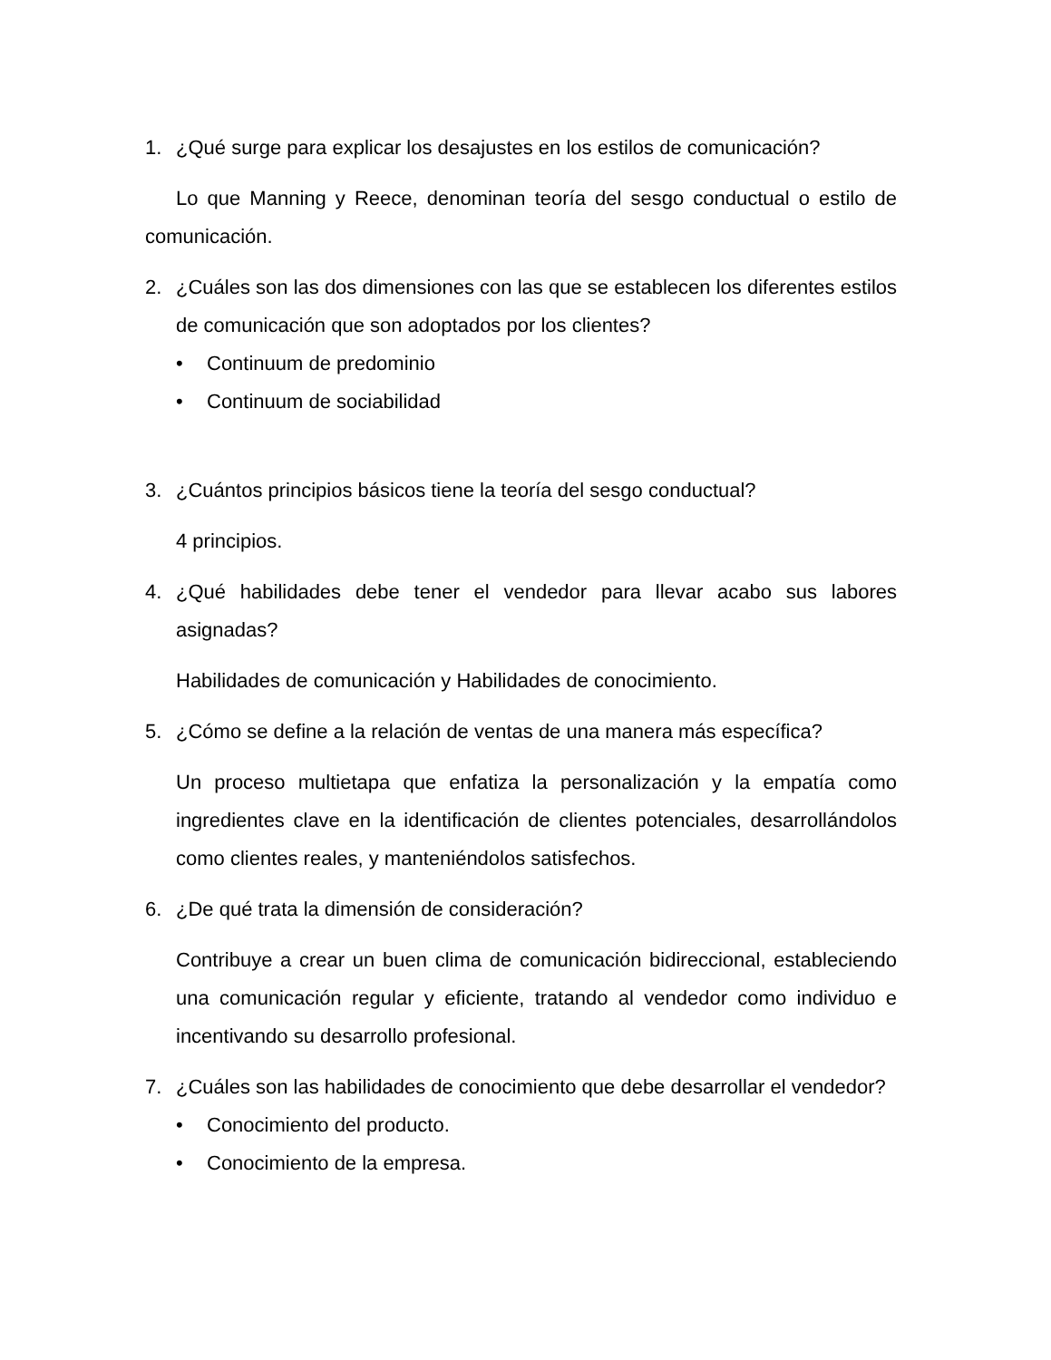1. ¿Qué surge para explicar los desajustes en los estilos de comunicación?
Lo que Manning y Reece, denominan teoría del sesgo conductual o estilo de comunicación.
2. ¿Cuáles son las dos dimensiones con las que se establecen los diferentes estilos de comunicación que son adoptados por los clientes?
• Continuum de predominio
• Continuum de sociabilidad
3. ¿Cuántos principios básicos tiene la teoría del sesgo conductual?
4 principios.
4. ¿Qué habilidades debe tener el vendedor para llevar acabo sus labores asignadas?
Habilidades de comunicación y Habilidades de conocimiento.
5. ¿Cómo se define a la relación de ventas de una manera más específica?
Un proceso multietapa que enfatiza la personalización y la empatía como ingredientes clave en la identificación de clientes potenciales, desarrollándolos como clientes reales, y manteniéndolos satisfechos.
6. ¿De qué trata la dimensión de consideración?
Contribuye a crear un buen clima de comunicación bidireccional, estableciendo una comunicación regular y eficiente, tratando al vendedor como individuo e incentivando su desarrollo profesional.
7. ¿Cuáles son las habilidades de conocimiento que debe desarrollar el vendedor?
• Conocimiento del producto.
• Conocimiento de la empresa.